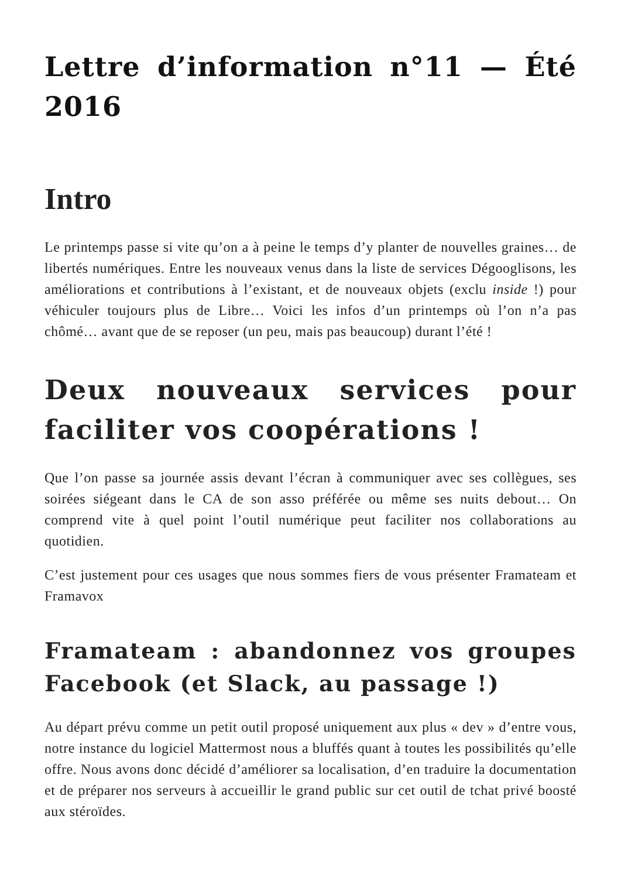Lettre d’information n°11 — Été 2016
Intro
Le printemps passe si vite qu’on a à peine le temps d’y planter de nouvelles graines… de libertés numériques. Entre les nouveaux venus dans la liste de services Dégooglisons, les améliorations et contributions à l’existant, et de nouveaux objets (exclu inside !) pour véhiculer toujours plus de Libre… Voici les infos d’un printemps où l’on n’a pas chômé… avant que de se reposer (un peu, mais pas beaucoup) durant l’été !
Deux nouveaux services pour faciliter vos coopérations !
Que l’on passe sa journée assis devant l’écran à communiquer avec ses collègues, ses soirées siégeant dans le CA de son asso préférée ou même ses nuits debout… On comprend vite à quel point l’outil numérique peut faciliter nos collaborations au quotidien.
C’est justement pour ces usages que nous sommes fiers de vous présenter Framateam et Framavox
Framateam : abandonnez vos groupes Facebook (et Slack, au passage !)
Au départ prévu comme un petit outil proposé uniquement aux plus « dev » d’entre vous, notre instance du logiciel Mattermost nous a bluffés quant à toutes les possibilités qu’elle offre. Nous avons donc décidé d’améliorer sa localisation, d’en traduire la documentation et de préparer nos serveurs à accueillir le grand public sur cet outil de tchat privé boosté aux stéroïdes.